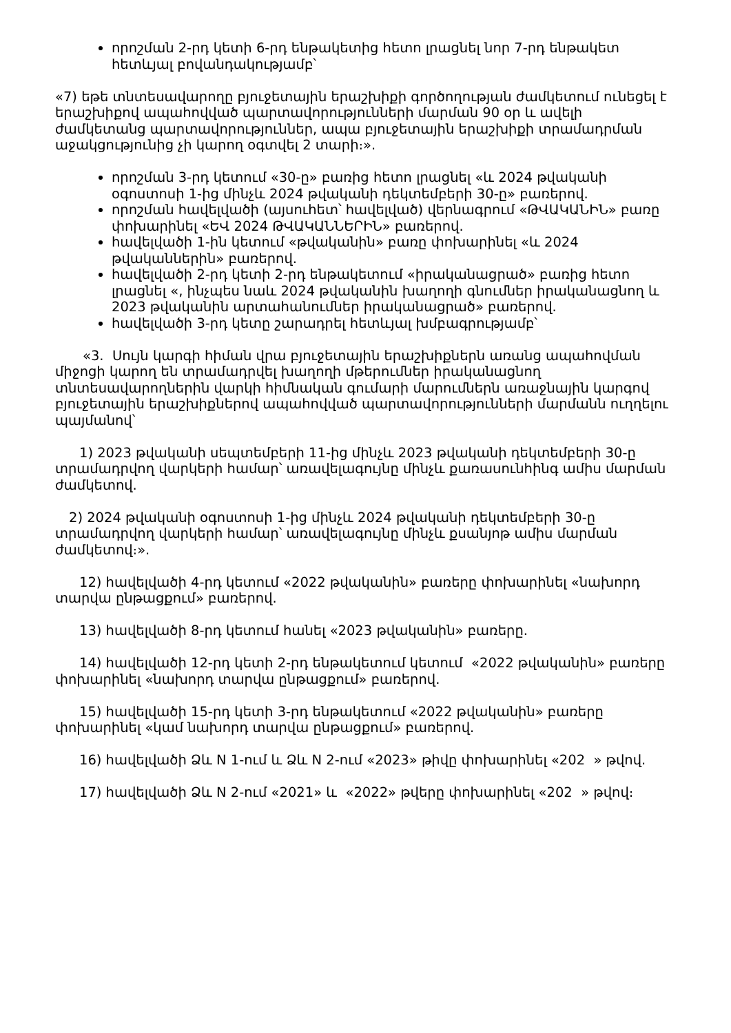որոշման 2-րդ կետի 6-րդ ենթակետից հետո լրացնել նոր 7-րդ ենթակետ հետևյալ բովանդակությամբ՝
«7) եթե տնտեսավարողը բյուջետային երաշխիքի գործողության ժամկետում ունեցել է երաշխիքով ապահովված պարտավորությունների մարման 90 օր և ավելի ժամկետանց պարտավորություններ, ապա բյուջետային երաշխիքի տրամադրման աջակցությունից չի կարող օգտվել 2 տարի։».
որոշման 3-րդ կետում «30-ը» բառից հետո լրացնել «և 2024 թվականի օգոստոսի 1-ից մինչև 2024 թվականի դեկտեմբերի 30-ը» բառերով.
որոշման հավելվածի (այսուհետ՝ հավելված) վերնագրում «ԹՎԱԿԱՆԻՆ» բառը փոխարինել «ԵՎ 2024 ԹՎԱԿԱՆՆԵՐԻՆ» բառերով.
հավելվածի 1-ին կետում «թվականին» բառը փոխարինել «և 2024 թվականներին» բառերով.
հավելվածի 2-րդ կետի 2-րդ ենթակետում «իրականացրած» բառից հետո լրացնել «, ինչպես նաև 2024 թվականին խաղողի գնումներ իրականացնող և 2023 թվականին արտահանումներ իրականացրած» բառերով.
հավելվածի 3-րդ կետը շարադրել հետևյալ խմբագրությամբ՝
«3. Սույն կարգի հիման վրա բյուջետային երաշխիքներն առանց ապահովման միջոցի կարող են տրամադրվել խաղողի մթերումներ իրականացնող տնտեսավարողներին վարկի հիմնական գումարի մարումներն առաջնային կարգով բյուջետային երաշխիքներով ապահովված պարտավորությունների մարմանն ուղղելու պայմանով՝
1) 2023 թվականի սեպտեմբերի 11-ից մինչև 2023 թվականի դեկտեմբերի 30-ը տրամադրվող վարկերի համար՝ առավելագույնը մինչև քառասունհինգ ամիս մարման ժամկետով.
2) 2024 թվականի օգոստոսի 1-ից մինչև 2024 թվականի դեկտեմբերի 30-ը տրամադրվող վարկերի համար՝ առավելագույնը մինչև քսանյոթ ամիս մարման ժամկետով։».
12) հավելվածի 4-րդ կետում «2022 թվականին» բառերը փոխարինել «նախորդ տարվա ընթացքում» բառերով.
13) հավելվածի 8-րդ կետում հանել «2023 թվականին» բառերը.
14) հավելվածի 12-րդ կետի 2-րդ ենթակետում կետում «2022 թվականին» բառերը փոխարինել «նախորդ տարվա ընթացքում» բառերով.
15) հավելվածի 15-րդ կետի 3-րդ ենթակետում «2022 թվականին» բառերը փոխարինել «կամ նախորդ տարվա ընթացքում» բառերով.
16) հավելվածի Ձև N 1-ում և Ձև N 2-ում «2023» թիվը փոխարինել «202 » թվով.
17) հավելվածի Ձև N 2-ում «2021» և «2022» թվերը փոխարինել «202 » թվով։